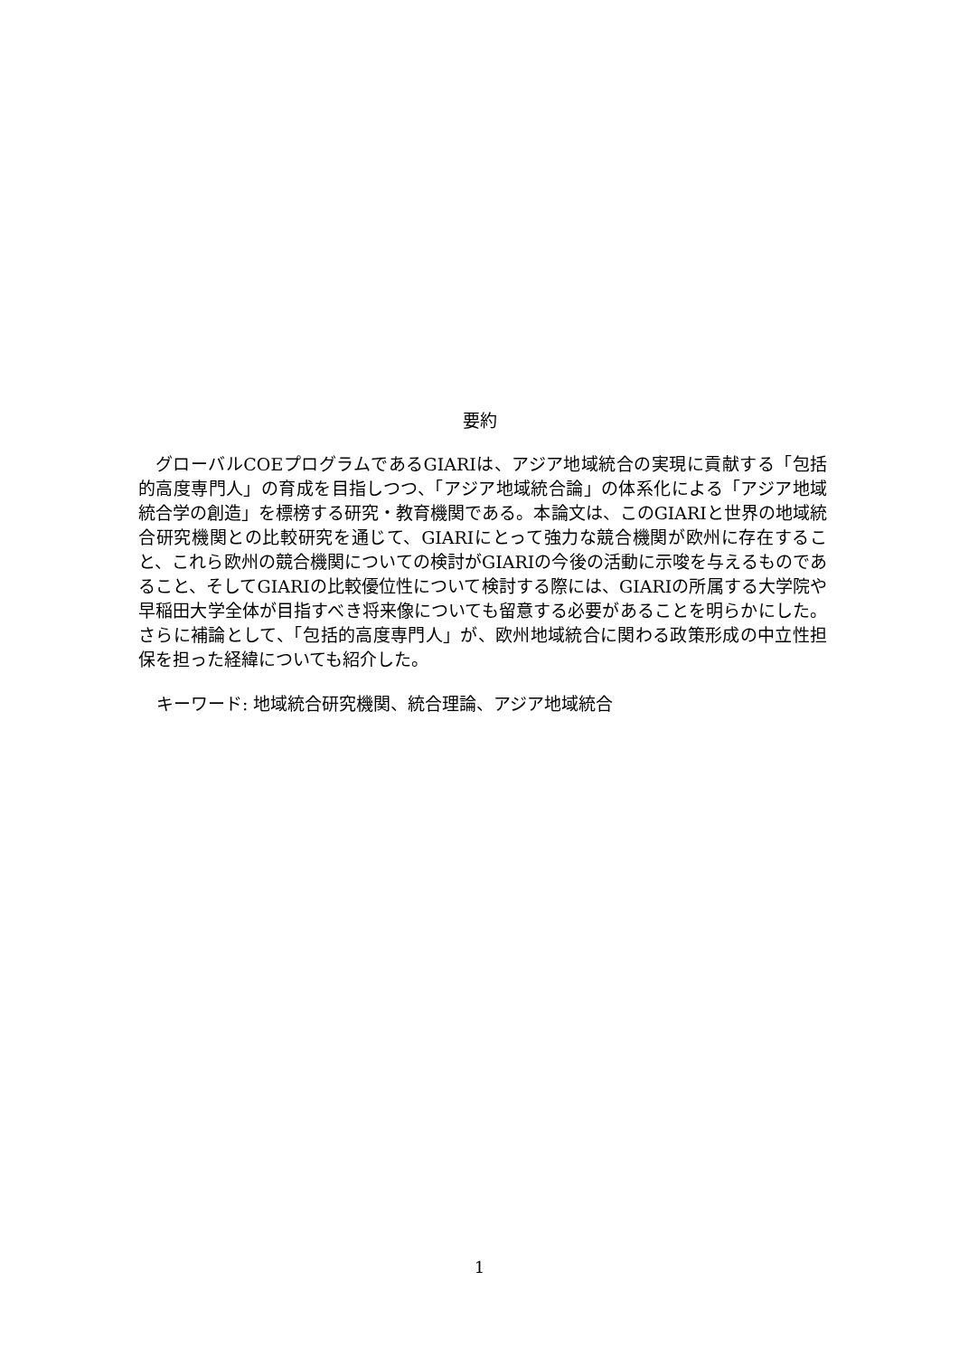要約
グローバルCOEプログラムであるGIARIは、アジア地域統合の実現に貢献する「包括的高度専門人」の育成を目指しつつ、「アジア地域統合論」の体系化による「アジア地域統合学の創造」を標榜する研究・教育機関である。本論文は、このGIARIと世界の地域統合研究機関との比較研究を通じて、GIARIにとって強力な競合機関が欧州に存在すること、これら欧州の競合機関についての検討がGIARIの今後の活動に示唆を与えるものであること、そしてGIARIの比較優位性について検討する際には、GIARIの所属する大学院や早稲田大学全体が目指すべき将来像についても留意する必要があることを明らかにした。さらに補論として、「包括的高度専門人」が、欧州地域統合に関わる政策形成の中立性担保を担った経緯についても紹介した。
キーワード: 地域統合研究機関、統合理論、アジア地域統合
1